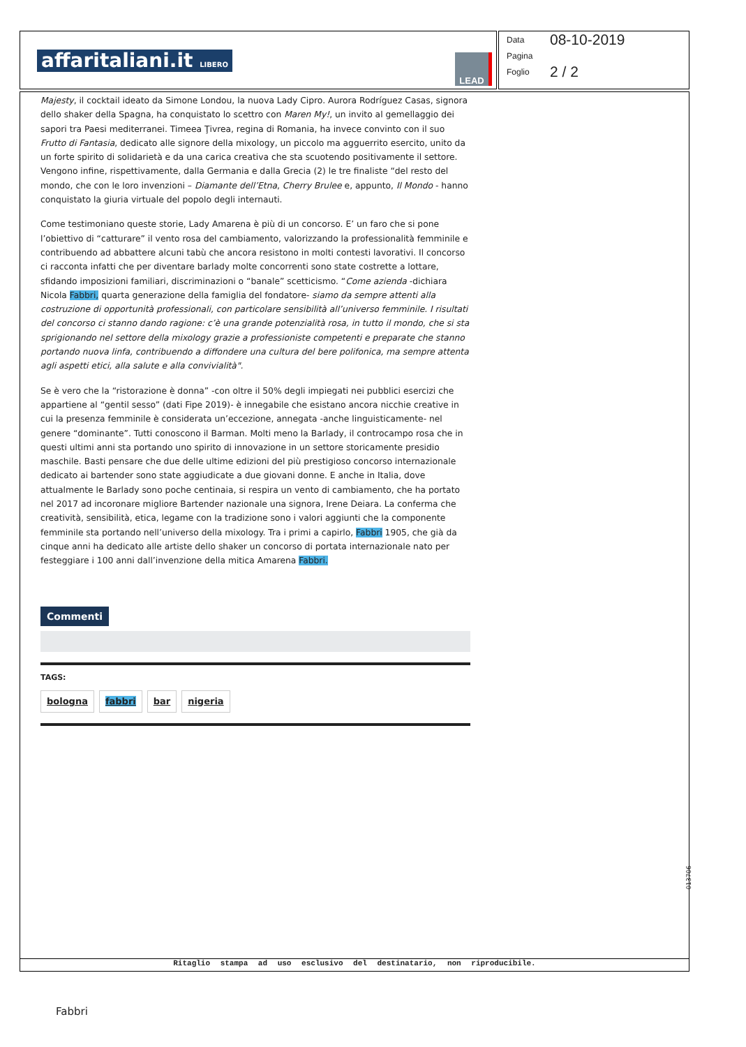affaritaliani.it LIBERO LEAD
Data 08-10-2019
Pagina
Foglio 2 / 2
Majesty, il cocktail ideato da Simone Londou, la nuova Lady Cipro. Aurora Rodríguez Casas, signora dello shaker della Spagna, ha conquistato lo scettro con Maren My!, un invito al gemellaggio dei sapori tra Paesi mediterranei. Timeea Ţivrea, regina di Romania, ha invece convinto con il suo Frutto di Fantasia, dedicato alle signore della mixology, un piccolo ma agguerrito esercito, unito da un forte spirito di solidarietà e da una carica creativa che sta scuotendo positivamente il settore. Vengono infine, rispettivamente, dalla Germania e dalla Grecia (2) le tre finaliste “del resto del mondo, che con le loro invenzioni – Diamante dell’Etna, Cherry Brulee e, appunto, Il Mondo - hanno conquistato la giuria virtuale del popolo degli internauti.
Come testimoniano queste storie, Lady Amarena è più di un concorso. E’ un faro che si pone l’obiettivo di “catturare” il vento rosa del cambiamento, valorizzando la professionalità femminile e contribuendo ad abbattere alcuni tabù che ancora resistono in molti contesti lavorativi. Il concorso ci racconta infatti che per diventare barlady molte concorrenti sono state costrette a lottare, sfidando imposizioni familiari, discriminazioni o “banale” scetticismo. “Come azienda -dichiara Nicola Fabbri, quarta generazione della famiglia del fondatore- siamo da sempre attenti alla costruzione di opportunità professionali, con particolare sensibilità all’universo femminile. I risultati del concorso ci stanno dando ragione: c’è una grande potenzialità rosa, in tutto il mondo, che si sta sprigionando nel settore della mixology grazie a professioniste competenti e preparate che stanno portando nuova linfa, contribuendo a diffondere una cultura del bere polifonica, ma sempre attenta agli aspetti etici, alla salute e alla convivialità".
Se è vero che la “ristorazione è donna” -con oltre il 50% degli impiegati nei pubblici esercizi che appartiene al “gentil sesso” (dati Fipe 2019)- è innegabile che esistano ancora nicchie creative in cui la presenza femminile è considerata un’eccezione, annegata -anche linguisticamente- nel genere “dominante”. Tutti conoscono il Barman. Molti meno la Barlady, il controcampo rosa che in questi ultimi anni sta portando uno spirito di innovazione in un settore storicamente presidio maschile. Basti pensare che due delle ultime edizioni del più prestigioso concorso internazionale dedicato ai bartender sono state aggiudicate a due giovani donne. E anche in Italia, dove attualmente le Barlady sono poche centinaia, si respira un vento di cambiamento, che ha portato nel 2017 ad incoronare migliore Bartender nazionale una signora, Irene Deiara. La conferma che creatività, sensibilità, etica, legame con la tradizione sono i valori aggiunti che la componente femminile sta portando nell’universo della mixology. Tra i primi a capirlo, Fabbri 1905, che già da cinque anni ha dedicato alle artiste dello shaker un concorso di portata internazionale nato per festeggiare i 100 anni dall’invenzione della mitica Amarena Fabbri.
Commenti
TAGS:
bologna fabbri bar nigeria
Ritaglio stampa ad uso esclusivo del destinatario, non riproducibile.
013706
Fabbri